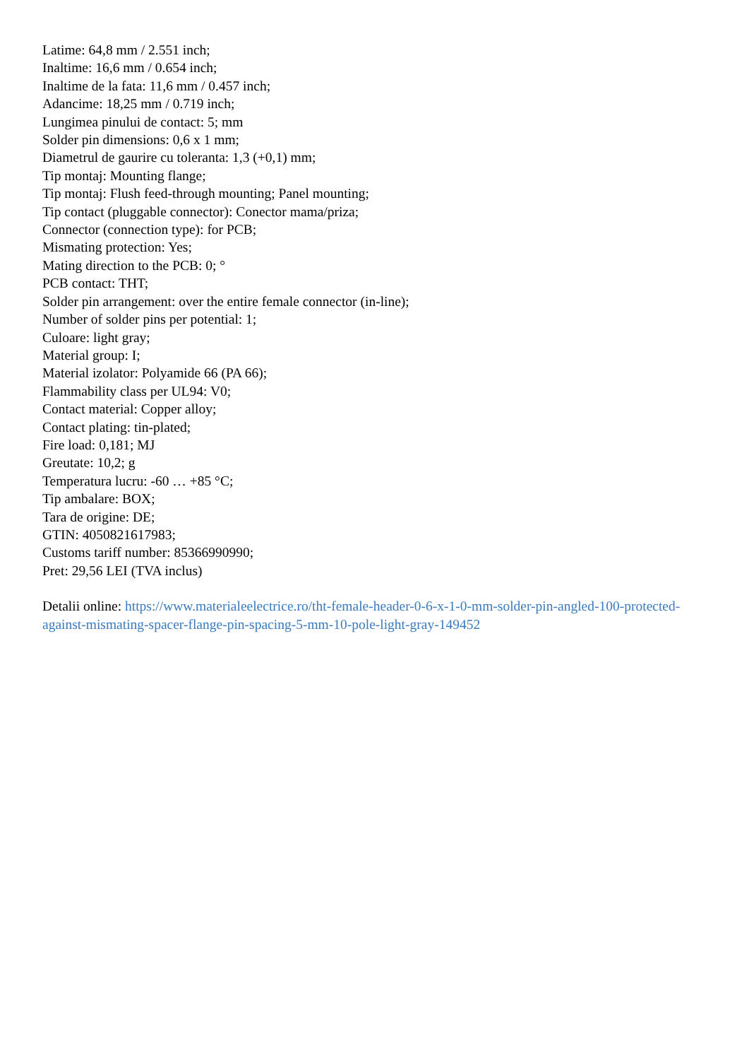Latime: 64,8 mm / 2.551 inch;
Inaltime: 16,6 mm / 0.654 inch;
Inaltime de la fata: 11,6 mm / 0.457 inch;
Adancime: 18,25 mm / 0.719 inch;
Lungimea pinului de contact: 5; mm
Solder pin dimensions: 0,6 x 1 mm;
Diametrul de gaurire cu toleranta: 1,3 (+0,1) mm;
Tip montaj: Mounting flange;
Tip montaj: Flush feed-through mounting; Panel mounting;
Tip contact (pluggable connector): Conector mama/priza;
Connector (connection type): for PCB;
Mismating protection: Yes;
Mating direction to the PCB: 0; °
PCB contact: THT;
Solder pin arrangement: over the entire female connector (in-line);
Number of solder pins per potential: 1;
Culoare: light gray;
Material group: I;
Material izolator: Polyamide 66 (PA 66);
Flammability class per UL94: V0;
Contact material: Copper alloy;
Contact plating: tin-plated;
Fire load: 0,181; MJ
Greutate: 10,2; g
Temperatura lucru: -60 … +85 °C;
Tip ambalare: BOX;
Tara de origine: DE;
GTIN: 4050821617983;
Customs tariff number: 85366990990;
Pret: 29,56 LEI (TVA inclus)
Detalii online: https://www.materialeelectrice.ro/tht-female-header-0-6-x-1-0-mm-solder-pin-angled-100-protected-against-mismating-spacer-flange-pin-spacing-5-mm-10-pole-light-gray-149452